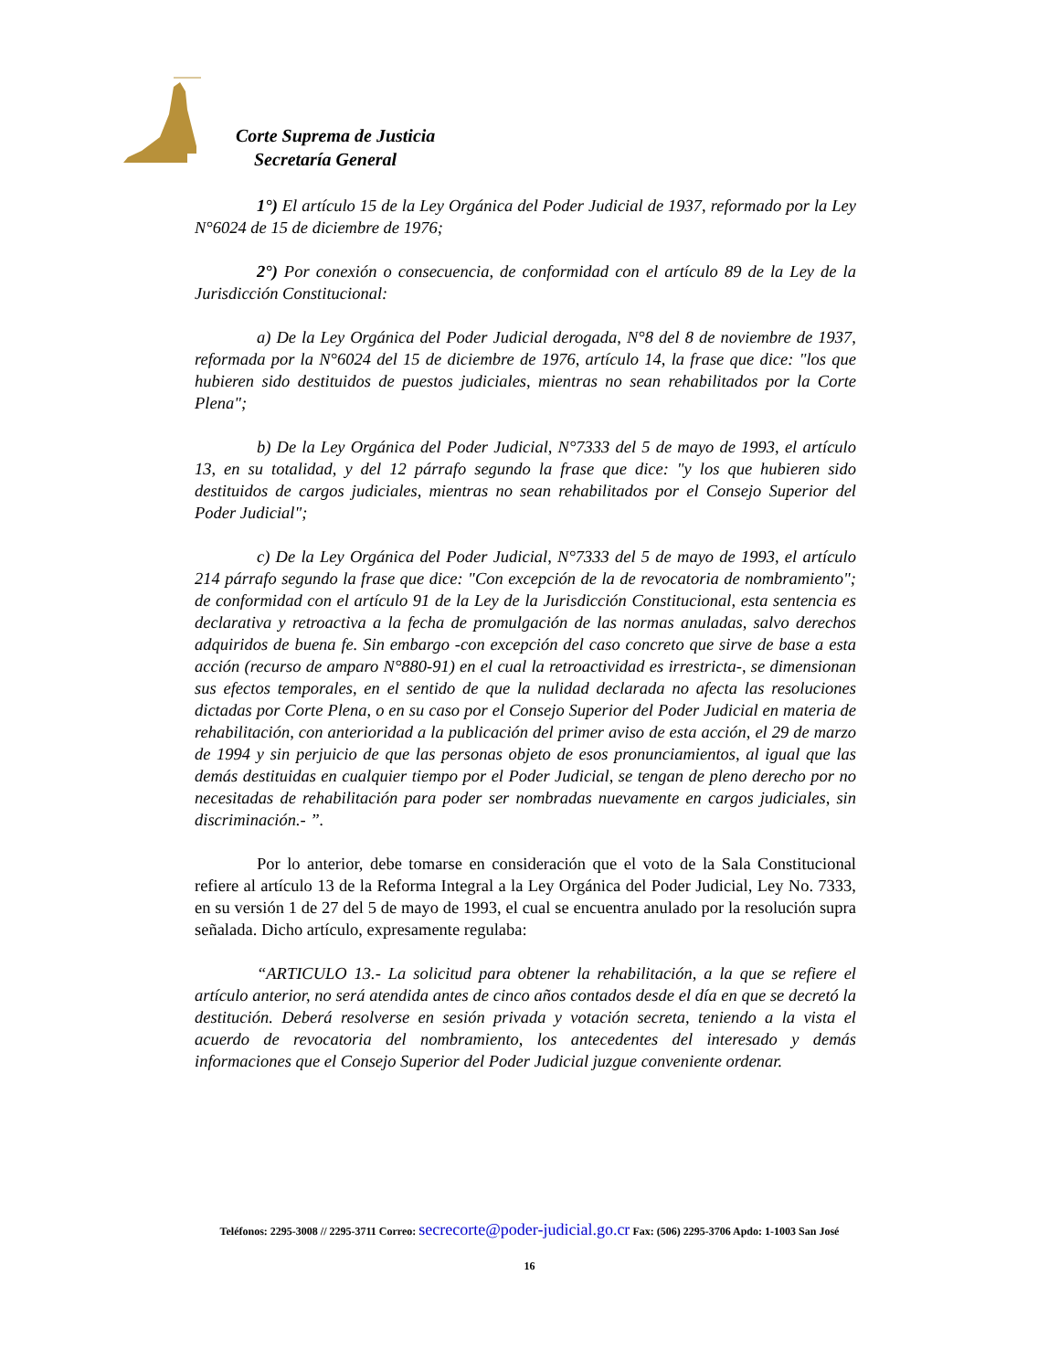Corte Suprema de Justicia
Secretaría General
1°) El artículo 15 de la Ley Orgánica del Poder Judicial de 1937, reformado por la Ley N°6024 de 15 de diciembre de 1976;
2°) Por conexión o consecuencia, de conformidad con el artículo 89 de la Ley de la Jurisdicción Constitucional:
a) De la Ley Orgánica del Poder Judicial derogada, N°8 del 8 de noviembre de 1937, reformada por la N°6024 del 15 de diciembre de 1976, artículo 14, la frase que dice: "los que hubieren sido destituidos de puestos judiciales, mientras no sean rehabilitados por la Corte Plena";
b) De la Ley Orgánica del Poder Judicial, N°7333 del 5 de mayo de 1993, el artículo 13, en su totalidad, y del 12 párrafo segundo la frase que dice: "y los que hubieren sido destituidos de cargos judiciales, mientras no sean rehabilitados por el Consejo Superior del Poder Judicial";
c) De la Ley Orgánica del Poder Judicial, N°7333 del 5 de mayo de 1993, el artículo 214 párrafo segundo la frase que dice: "Con excepción de la de revocatoria de nombramiento"; de conformidad con el artículo 91 de la Ley de la Jurisdicción Constitucional, esta sentencia es declarativa y retroactiva a la fecha de promulgación de las normas anuladas, salvo derechos adquiridos de buena fe. Sin embargo -con excepción del caso concreto que sirve de base a esta acción (recurso de amparo N°880-91) en el cual la retroactividad es irrestricta-, se dimensionan sus efectos temporales, en el sentido de que la nulidad declarada no afecta las resoluciones dictadas por Corte Plena, o en su caso por el Consejo Superior del Poder Judicial en materia de rehabilitación, con anterioridad a la publicación del primer aviso de esta acción, el 29 de marzo de 1994 y sin perjuicio de que las personas objeto de esos pronunciamientos, al igual que las demás destituidas en cualquier tiempo por el Poder Judicial, se tengan de pleno derecho por no necesitadas de rehabilitación para poder ser nombradas nuevamente en cargos judiciales, sin discriminación.- ”.
Por lo anterior, debe tomarse en consideración que el voto de la Sala Constitucional refiere al artículo 13 de la Reforma Integral a la Ley Orgánica del Poder Judicial, Ley No. 7333, en su versión 1 de 27 del 5 de mayo de 1993, el cual se encuentra anulado por la resolución supra señalada. Dicho artículo, expresamente regulaba:
“ARTICULO 13.- La solicitud para obtener la rehabilitación, a la que se refiere el artículo anterior, no será atendida antes de cinco años contados desde el día en que se decretó la destitución. Deberá resolverse en sesión privada y votación secreta, teniendo a la vista el acuerdo de revocatoria del nombramiento, los antecedentes del interesado y demás informaciones que el Consejo Superior del Poder Judicial juzgue conveniente ordenar.
Teléfonos: 2295-3008 // 2295-3711 Correo: secrecorte@poder-judicial.go.cr Fax: (506) 2295-3706 Apdo: 1-1003 San José
16